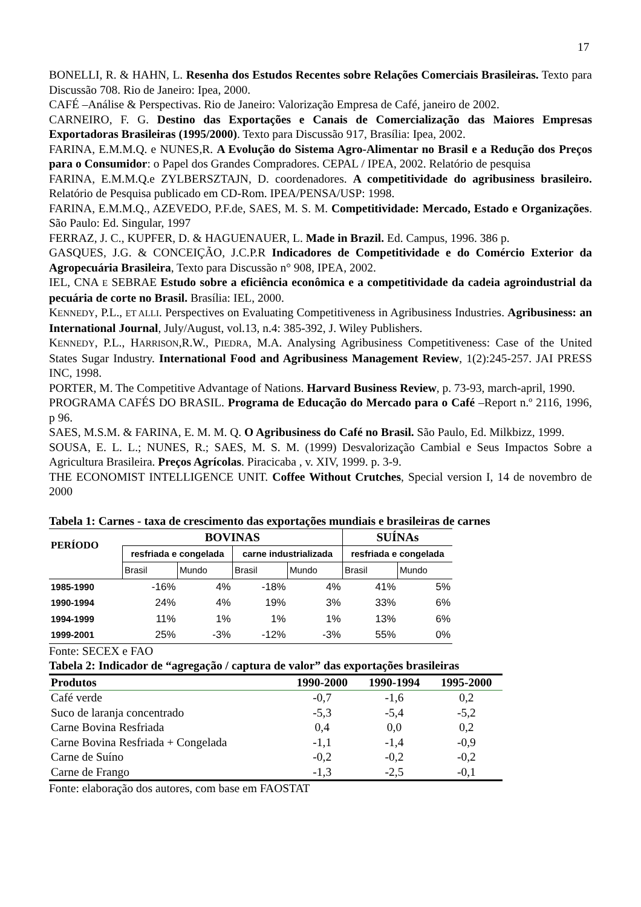17
BONELLI, R. & HAHN, L. Resenha dos Estudos Recentes sobre Relações Comerciais Brasileiras. Texto para Discussão 708. Rio de Janeiro: Ipea, 2000.
CAFÉ –Análise & Perspectivas. Rio de Janeiro: Valorização Empresa de Café, janeiro de 2002.
CARNEIRO, F. G. Destino das Exportações e Canais de Comercialização das Maiores Empresas Exportadoras Brasileiras (1995/2000). Texto para Discussão 917, Brasília: Ipea, 2002.
FARINA, E.M.M.Q. e NUNES,R. A Evolução do Sistema Agro-Alimentar no Brasil e a Redução dos Preços para o Consumidor: o Papel dos Grandes Compradores. CEPAL / IPEA, 2002. Relatório de pesquisa
FARINA, E.M.M.Q.e ZYLBERSZTAJN, D. coordenadores. A competitividade do agribusiness brasileiro. Relatório de Pesquisa publicado em CD-Rom. IPEA/PENSA/USP: 1998.
FARINA, E.M.M.Q., AZEVEDO, P.F.de, SAES, M. S. M. Competitividade: Mercado, Estado e Organizações. São Paulo: Ed. Singular, 1997
FERRAZ, J. C., KUPFER, D. & HAGUENAUER, L. Made in Brazil. Ed. Campus, 1996. 386 p.
GASQUES, J.G. & CONCEIÇÃO, J.C.P.R Indicadores de Competitividade e do Comércio Exterior da Agropecuária Brasileira, Texto para Discussão n° 908, IPEA, 2002.
IEL, CNA E SEBRAE Estudo sobre a eficiência econômica e a competitividade da cadeia agroindustrial da pecuária de corte no Brasil. Brasília: IEL, 2000.
KENNEDY, P.L., ET ALLI. Perspectives on Evaluating Competitiveness in Agribusiness Industries. Agribusiness: an International Journal, July/August, vol.13, n.4: 385-392, J. Wiley Publishers.
KENNEDY, P.L., HARRISON,R.W., PIEDRA, M.A. Analysing Agribusiness Competitiveness: Case of the United States Sugar Industry. International Food and Agribusiness Management Review, 1(2):245-257. JAI PRESS INC, 1998.
PORTER, M. The Competitive Advantage of Nations. Harvard Business Review, p. 73-93, march-april, 1990.
PROGRAMA CAFÉS DO BRASIL. Programa de Educação do Mercado para o Café –Report n.º 2116, 1996, p 96.
SAES, M.S.M. & FARINA, E. M. M. Q. O Agribusiness do Café no Brasil. São Paulo, Ed. Milkbizz, 1999.
SOUSA, E. L. L.; NUNES, R.; SAES, M. S. M. (1999) Desvalorização Cambial e Seus Impactos Sobre a Agricultura Brasileira. Preços Agrícolas. Piracicaba , v. XIV, 1999. p. 3-9.
THE ECONOMIST INTELLIGENCE UNIT. Coffee Without Crutches, Special version I, 14 de novembro de 2000
Tabela 1: Carnes - taxa de crescimento das exportações mundiais e brasileiras de carnes
| PERÍODO | BOVINAS | | | | SUÍNAs | |
| --- | --- | --- | --- | --- | --- | --- |
| | resfriada e congelada | | carne industrializada | | resfriada e congelada | |
| | Brasil | Mundo | Brasil | Mundo | Brasil | Mundo |
| 1985-1990 | -16% | 4% | -18% | 4% | 41% | 5% |
| 1990-1994 | 24% | 4% | 19% | 3% | 33% | 6% |
| 1994-1999 | 11% | 1% | 1% | 1% | 13% | 6% |
| 1999-2001 | 25% | -3% | -12% | -3% | 55% | 0% |
Fonte: SECEX e FAO
Tabela 2: Indicador de “agregação / captura de valor” das exportações brasileiras
| Produtos | 1990-2000 | 1990-1994 | 1995-2000 |
| --- | --- | --- | --- |
| Café verde | -0,7 | -1,6 | 0,2 |
| Suco de laranja concentrado | -5,3 | -5,4 | -5,2 |
| Carne Bovina Resfriada | 0,4 | 0,0 | 0,2 |
| Carne Bovina Resfriada + Congelada | -1,1 | -1,4 | -0,9 |
| Carne de Suíno | -0,2 | -0,2 | -0,2 |
| Carne de Frango | -1,3 | -2,5 | -0,1 |
Fonte: elaboração dos autores, com base em FAOSTAT